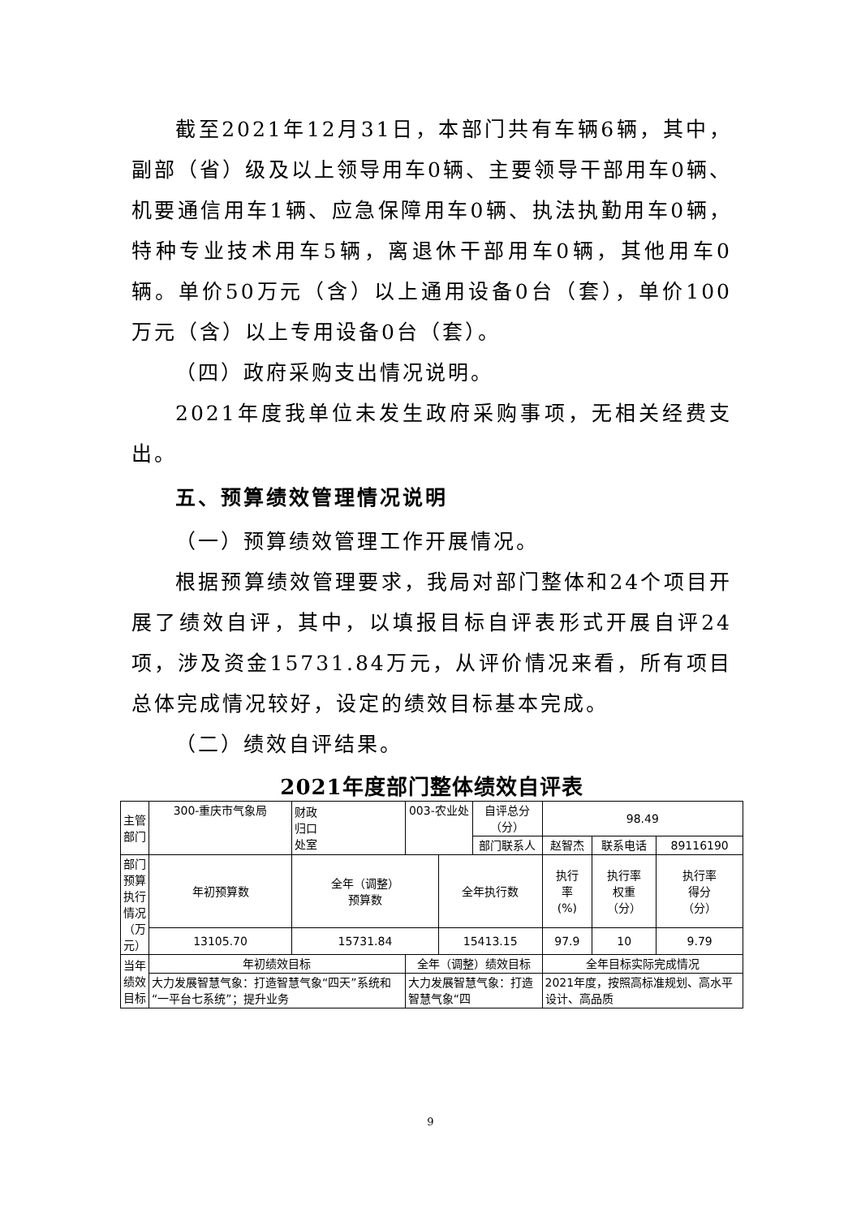截至2021年12月31日，本部门共有车辆6辆，其中，副部（省）级及以上领导用车0辆、主要领导干部用车0辆、机要通信用车1辆、应急保障用车0辆、执法执勤用车0辆，特种专业技术用车5辆，离退休干部用车0辆，其他用车0辆。单价50万元（含）以上通用设备0台（套），单价100万元（含）以上专用设备0台（套）。
（四）政府采购支出情况说明。
2021年度我单位未发生政府采购事项，无相关经费支出。
五、预算绩效管理情况说明
（一）预算绩效管理工作开展情况。
根据预算绩效管理要求，我局对部门整体和24个项目开展了绩效自评，其中，以填报目标自评表形式开展自评24项，涉及资金15731.84万元，从评价情况来看，所有项目总体完成情况较好，设定的绩效目标基本完成。
（二）绩效自评结果。
2021年度部门整体绩效自评表
| 主管 部门 | 300-重庆市气象局 | 财政 归口 处室 | 003-农业处 | | 自评总分 （分） | 98.49 | | |
| | | | | | 部门联系人 | 赵智杰 | 联系电话 | 89116190 |
| 部门 预算 执行 情况 （万 元） | 年初预算数 | 全年（调整） 预算数 | | 全年执行数 | | 执行 率 (%) | 执行率 权重 （分） | 执行率 得分 （分） |
| | 13105.70 | 15731.84 | | 15413.15 | | 97.9 | 10 | 9.79 |
| 当年 绩效 目标 | 年初绩效目标 | | 全年（调整）绩效目标 | | | 全年目标实际完成情况 | | |
| | 大力发展智慧气象：打造智慧气象“四天”系统和“一平台七系统”；提升业务 | | 大力发展智慧气象：打造智慧气象“四 | | | 2021年度，按照高标准规划、高水平设计、高品质 | | |
9